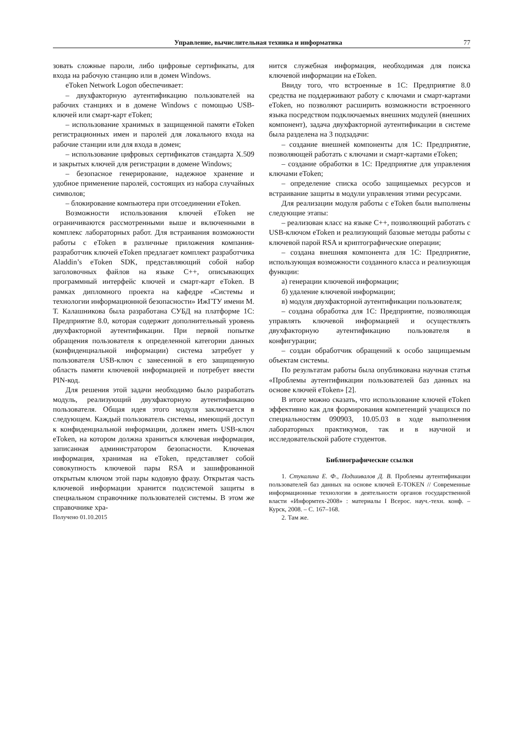Управление, вычислительная техника и информатика 77
зовать сложные пароли, либо цифровые сертификаты, для входа на рабочую станцию или в домен Windows.
eToken Network Logon обеспечивает:
– двухфакторную аутентификацию пользователей на рабочих станциях и в домене Windows с помощью USB-ключей или смарт-карт eToken;
– использование хранимых в защищенной памяти eToken регистрационных имен и паролей для локального входа на рабочие станции или для входа в домен;
– использование цифровых сертификатов стандарта X.509 и закрытых ключей для регистрации в домене Windows;
– безопасное генерирование, надежное хранение и удобное применение паролей, состоящих из набора случайных символов;
– блокирование компьютера при отсоединении eToken.
Возможности использования ключей eToken не ограничиваются рассмотренными выше и включенными в комплекс лабораторных работ. Для встраивания возможности работы с eToken в различные приложения компания-разработчик ключей eToken предлагает комплект разработчика Aladdin’s eToken SDK, представляющий собой набор заголовочных файлов на языке С++, описывающих программный интерфейс ключей и смарт-карт eToken. В рамках дипломного проекта на кафедре «Системы и технологии информационной безопасности» ИжГТУ имени М. Т. Калашникова была разработана СУБД на платформе 1С: Предприятие 8.0, которая содержит дополнительный уровень двухфакторной аутентификации. При первой попытке обращения пользователя к определенной категории данных (конфиденциальной информации) система затребует у пользователя USB-ключ с занесенной в его защищенную область памяти ключевой информацией и потребует ввести PIN-код.
Для решения этой задачи необходимо было разработать модуль, реализующий двухфакторную аутентификацию пользователя. Общая идея этого модуля заключается в следующем. Каждый пользователь системы, имеющий доступ к конфиденциальной информации, должен иметь USB-ключ eToken, на котором должна храниться ключевая информация, записанная администратором безопасности. Ключевая информация, хранимая на eToken, представляет собой совокупность ключевой пары RSA и зашифрованной открытым ключом этой пары кодовую фразу. Открытая часть ключевой информации хранится подсистемой защиты в специальном справочнике пользователей системы. В этом же справочнике хра-
Получено 01.10.2015
нится служебная информация, необходимая для поиска ключевой информации на eToken.
Ввиду того, что встроенные в 1С: Предприятие 8.0 средства не поддерживают работу с ключами и смарт-картами eToken, но позволяют расширить возможности встроенного языка посредством подключаемых внешних модулей (внешних компонент), задача двухфакторной аутентификации в системе была разделена на 3 подзадачи:
– создание внешней компоненты для 1С: Предприятие, позволяющей работать с ключами и смарт-картами eToken;
– создание обработки в 1С: Предприятие для управления ключами eToken;
– определение списка особо защищаемых ресурсов и встраивание защиты в модули управления этими ресурсами.
Для реализации модуля работы с eToken были выполнены следующие этапы:
– реализован класс на языке С++, позволяющий работать с USB-ключом eToken и реализующий базовые методы работы с ключевой парой RSA и криптографические операции;
– создана внешняя компонента для 1С: Предприятие, использующая возможности созданного класса и реализующая функции:
а) генерации ключевой информации;
б) удаление ключевой информации;
в) модуля двухфакторной аутентификации пользователя;
– создана обработка для 1С: Предприятие, позволяющая управлять ключевой информацией и осуществлять двухфакторную аутентификацию пользователя в конфигурации;
– создан обработчик обращений к особо защищаемым объектам системы.
По результатам работы была опубликована научная статья «Проблемы аутентификации пользователей баз данных на основе ключей eToken» [2].
В итоге можно сказать, что использование ключей eToken эффективно как для формирования компетенций учащихся по специальностям 090903, 10.05.03 в ходе выполнения лабораторных практикумов, так и в научной и исследовательской работе студентов.
Библиографические ссылки
1. Стукалина Е. Ф., Подшивалов Д. В. Проблемы аутентификации пользователей баз данных на основе ключей E-TOKEN // Современные информационные технологии в деятельности органов государственной власти «Информтех-2008» : материалы I Всерос. науч.-техн. конф. – Курск, 2008. – С. 167–168.
2. Там же.